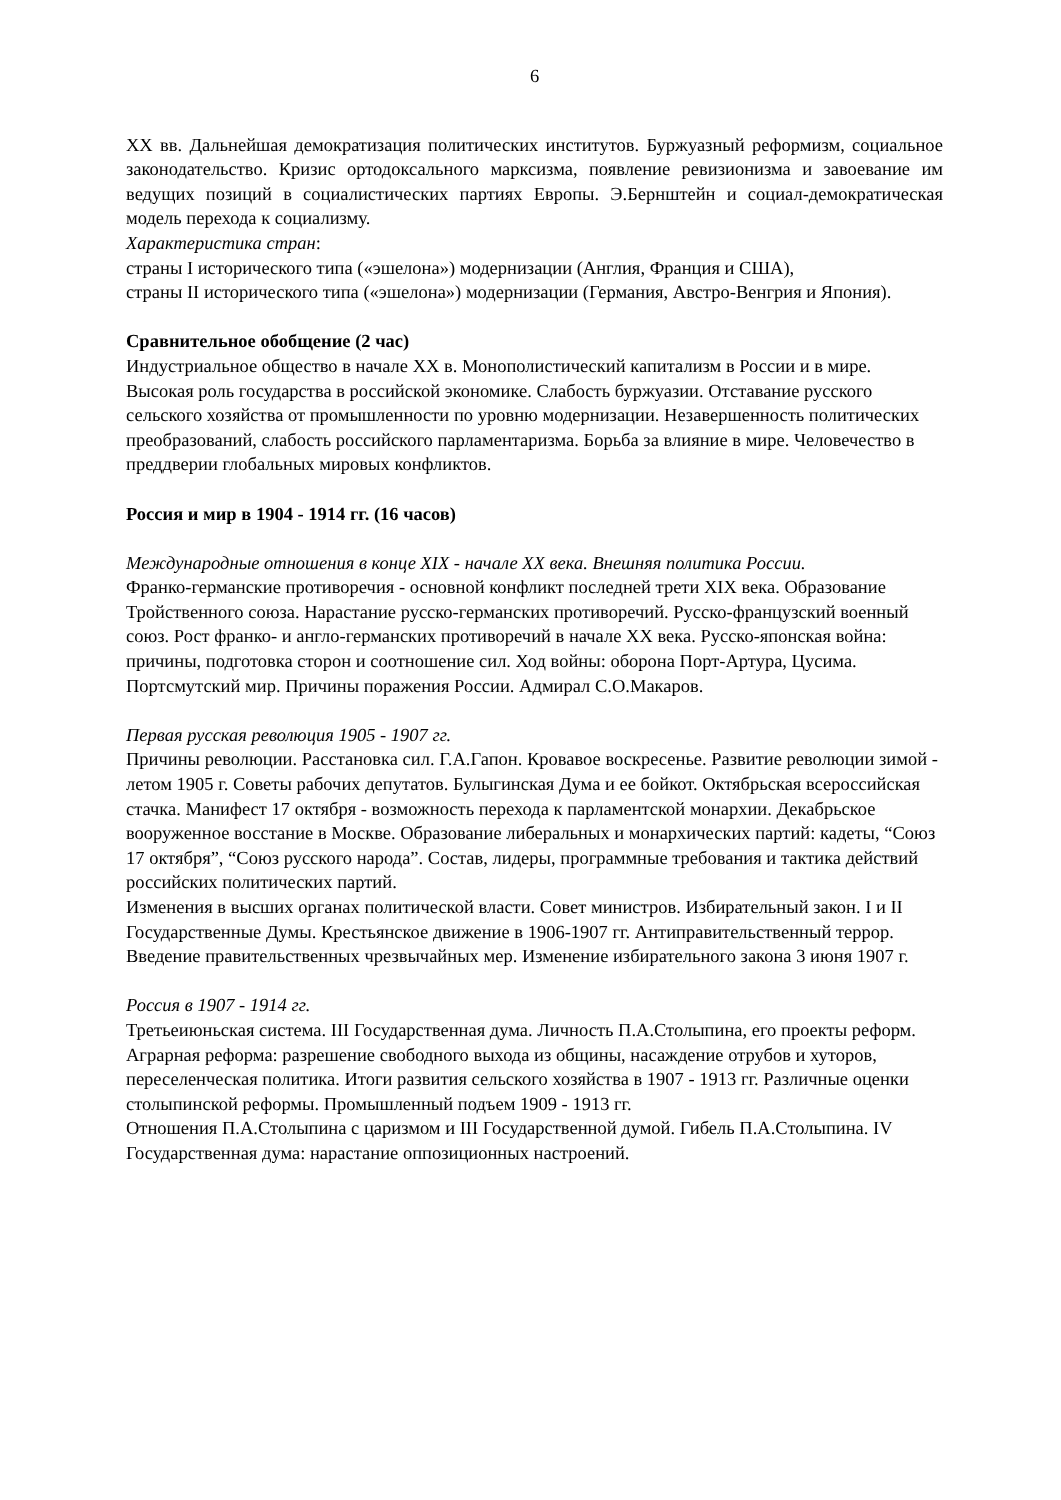6
XX вв. Дальнейшая демократизация политических институтов. Буржуазный реформизм, социальное законодательство. Кризис ортодоксального марксизма, появление ревизионизма и завоевание им ведущих позиций в социалистических партиях Европы. Э.Бернштейн и социал-демократическая модель перехода к социализму.
Характеристика стран:
страны I исторического типа («эшелона») модернизации (Англия, Франция и США),
страны II исторического типа («эшелона») модернизации (Германия, Австро-Венгрия и Япония).
Сравнительное обобщение (2 час)
Индустриальное общество в начале XX в. Монополистический капитализм в России и в мире. Высокая роль государства в российской экономике. Слабость буржуазии. Отставание русского сельского хозяйства от промышленности по уровню модернизации. Незавершенность политических преобразований, слабость российского парламентаризма. Борьба за влияние в мире. Человечество в преддверии глобальных мировых конфликтов.
Россия и мир в 1904 - 1914 гг. (16 часов)
Международные отношения в конце XIX - начале XX века. Внешняя политика России.
Франко-германские противоречия - основной конфликт последней трети XIX века. Образование Тройственного союза. Нарастание русско-германских противоречий. Русско-французский военный союз. Рост франко- и англо-германских противоречий в начале XX века. Русско-японская война: причины, подготовка сторон и соотношение сил. Ход войны: оборона Порт-Артура, Цусима. Портсмутский мир. Причины поражения России. Адмирал С.О.Макаров.
Первая русская революция 1905 - 1907 гг.
Причины революции. Расстановка сил. Г.А.Гапон. Кровавое воскресенье. Развитие революции зимой - летом 1905 г. Советы рабочих депутатов. Булыгинская Дума и ее бойкот. Октябрьская всероссийская стачка. Манифест 17 октября - возможность перехода к парламентской монархии. Декабрьское вооруженное восстание в Москве. Образование либеральных и монархических партий: кадеты, “Союз 17 октября”, “Союз русского народа”. Состав, лидеры, программные требования и тактика действий российских политических партий.
Изменения в высших органах политической власти. Совет министров. Избирательный закон. I и II Государственные Думы. Крестьянское движение в 1906-1907 гг. Антиправительственный террор. Введение правительственных чрезвычайных мер. Изменение избирательного закона 3 июня 1907 г.
Россия в 1907 - 1914 гг.
Третьеиюньская система. III Государственная дума. Личность П.А.Столыпина, его проекты реформ. Аграрная реформа: разрешение свободного выхода из общины, насаждение отрубов и хуторов, переселенческая политика. Итоги развития сельского хозяйства в 1907 - 1913 гг. Различные оценки столыпинской реформы. Промышленный подъем 1909 - 1913 гг.
Отношения П.А.Столыпина с царизмом и III Государственной думой. Гибель П.А.Столыпина. IV Государственная дума: нарастание оппозиционных настроений.